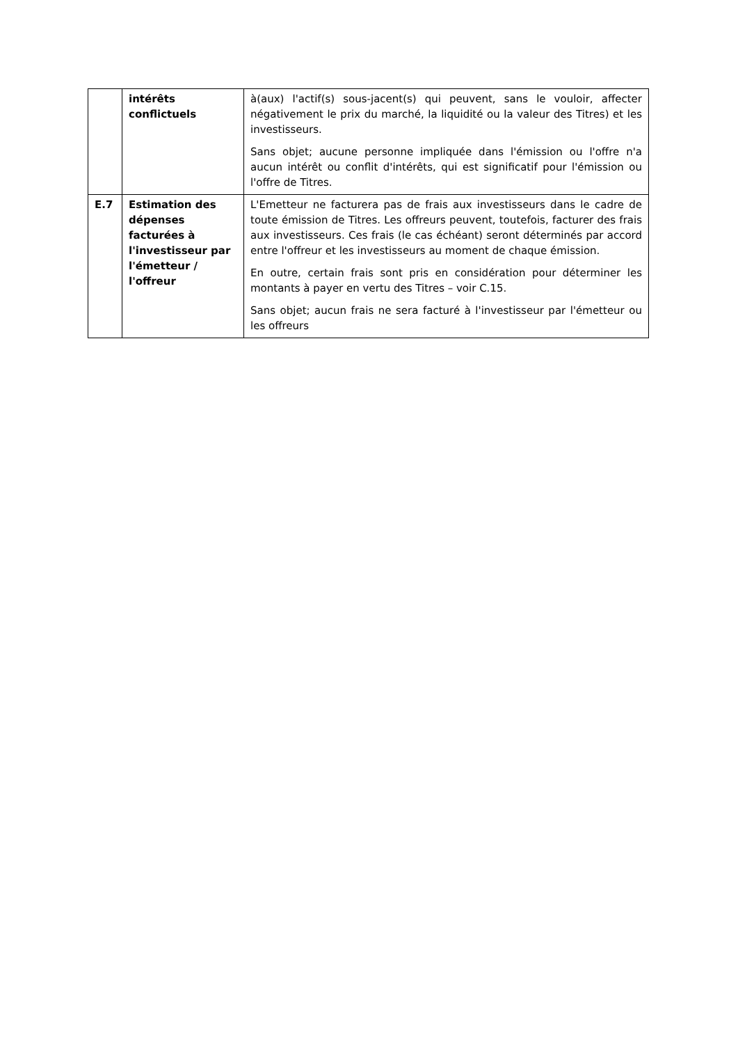| | intérêts conflictuels | à(aux) l'actif(s) sous-jacent(s) qui peuvent, sans le vouloir, affecter négativement le prix du marché, la liquidité ou la valeur des Titres) et les investisseurs. Sans objet; aucune personne impliquée dans l'émission ou l'offre n'a aucun intérêt ou conflit d'intérêts, qui est significatif pour l'émission ou l'offre de Titres. |
| E.7 | Estimation des dépenses facturées à l'investisseur par l'émetteur / l'offreur | L'Emetteur ne facturera pas de frais aux investisseurs dans le cadre de toute émission de Titres. Les offreurs peuvent, toutefois, facturer des frais aux investisseurs. Ces frais (le cas échéant) seront déterminés par accord entre l'offreur et les investisseurs au moment de chaque émission. En outre, certain frais sont pris en considération pour déterminer les montants à payer en vertu des Titres – voir C.15. Sans objet; aucun frais ne sera facturé à l'investisseur par l'émetteur ou les offreurs |